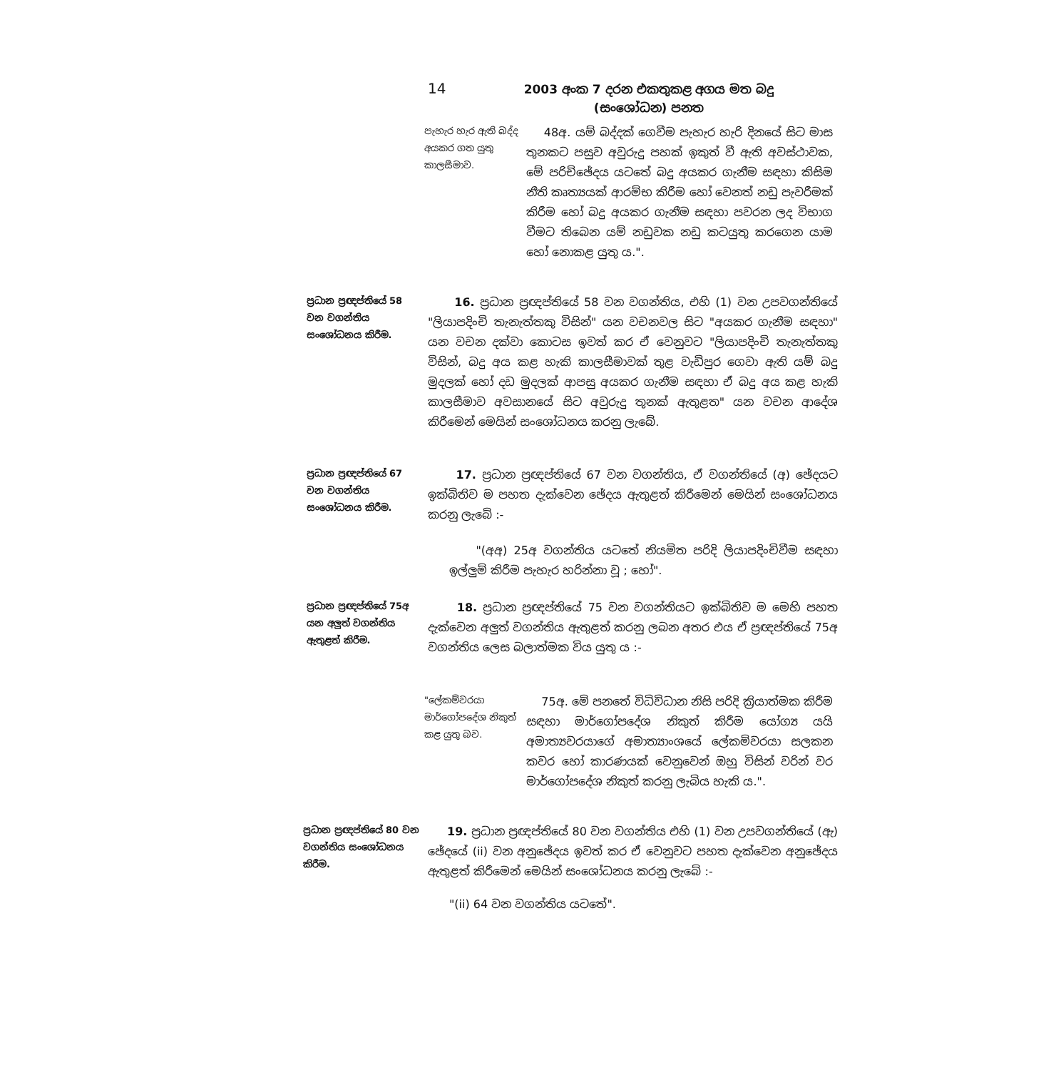14 2003 අංක 7 දරන එකතුකළ අගය මත බදු (සංශෝධන) පනත
පැහැර හැර ඇති බද්ද අයකර ගත යුතු කාලසීමාව.
48අ. යම් බද්දක් ගෙවීම පැහැර හැරි දිනයේ සිට මාස තුනකට පසුව අවුරුදු පහක් ඉකුත් වී ඇති අවස්ථාවක, මේ පරිච්ඡේදය යටතේ බදු අයකර ගැනීම සඳහා කිසිම නීති කෘත්‍යයක් ආරම්භ කිරීම හෝ වෙනත් නඩු පැවරීමක් කිරීම හෝ බදු අයකර ගැනීම සඳහා පවරන ලද විභාග වීමට තිබෙන යම් නඩුවක නඩු කටයුතු කරගෙන යාම හෝ නොකළ යුතු ය.".
ප්‍රධාන ප්‍රඥප්තියේ 58 වන වගන්තිය සංශෝධනය කිරීම.
16. ප්‍රධාන ප්‍රඥප්තියේ 58 වන වගන්තිය, එහි (1) වන උපවගන්තියේ "ලියාපදිංචි තැනැත්තකු විසින්" යන වචනවල සිට "අයකර ගැනීම සඳහා" යන වචන දක්වා කොටස ඉවත් කර ඒ වෙනුවට "ලියාපදිංචි තැනැත්තකු විසින්, බදු අය කළ හැකි කාලසීමාවක් තුළ වැඩිපුර ගෙවා ඇති යම් බදු මුදලක් හෝ දඩ මුදලක් ආපසු අයකර ගැනීම සඳහා ඒ බදු අය කළ හැකි කාලසීමාව අවසානයේ සිට අවුරුදු තුනක් ඇතුළත" යන වචන ආදේශ කිරීමෙන් මෙයින් සංශෝධනය කරනු ලැබේ.
ප්‍රධාන ප්‍රඥප්තියේ 67 වන වගන්තිය සංශෝධනය කිරීම.
17. ප්‍රධාන ප්‍රඥප්තියේ 67 වන වගන්තිය, ඒ වගන්තියේ (අ) ඡේදයට ඉක්බිතිව ම පහත දැක්වෙන ඡේදය ඇතුළත් කිරීමෙන් මෙයින් සංශෝධනය කරනු ලැබේ :-
"(අඅ) 25අ වගන්තිය යටතේ නියමිත පරිදි ලියාපදිංචිවීම සඳහා ඉල්ලුම් කිරීම පැහැර හරින්නා වූ ; හෝ".
ප්‍රධාන ප්‍රඥප්තියේ 75අ යන අලුත් වගන්තිය ඇතුළත් කිරීම.
18. ප්‍රධාන ප්‍රඥප්තියේ 75 වන වගන්තියට ඉක්බිතිව ම මෙහි පහත දැක්වෙන අලුත් වගන්තිය ඇතුළත් කරනු ලබන අතර එය ඒ ප්‍රඥප්තියේ 75අ වගන්තිය ලෙස බලාත්මක විය යුතු ය :-
"ලේකම්වරයා මාර්ගෝපදේශ නිකුත් කළ යුතු බව.
75අ. මේ පනතේ විධිවිධාන නිසි පරිදි ක්‍රියාත්මක කිරීම සඳහා මාර්ගෝපදේශ නිකුත් කිරීම යෝග්‍ය යයි අමාත්‍යවරයාගේ අමාත්‍යාංශයේ ලේකම්වරයා සලකන කවර හෝ කාරණයක් වෙනුවෙන් ඔහු විසින් වරින් වර මාර්ගෝපදේශ නිකුත් කරනු ලැබිය හැකි ය.".
ප්‍රධාන ප්‍රඥප්තියේ 80 වන වගන්තිය සංශෝධනය කිරීම.
19. ප්‍රධාන ප්‍රඥප්තියේ 80 වන වගන්තිය එහි (1) වන උපවගන්තියේ (ඇ) ඡේදයේ (ii) වන අනුඡේදය ඉවත් කර ඒ වෙනුවට පහත දැක්වෙන අනුඡේදය ඇතුළත් කිරීමෙන් මෙයින් සංශෝධනය කරනු ලැබේ :-
"(ii) 64 වන වගන්තිය යටතේ".